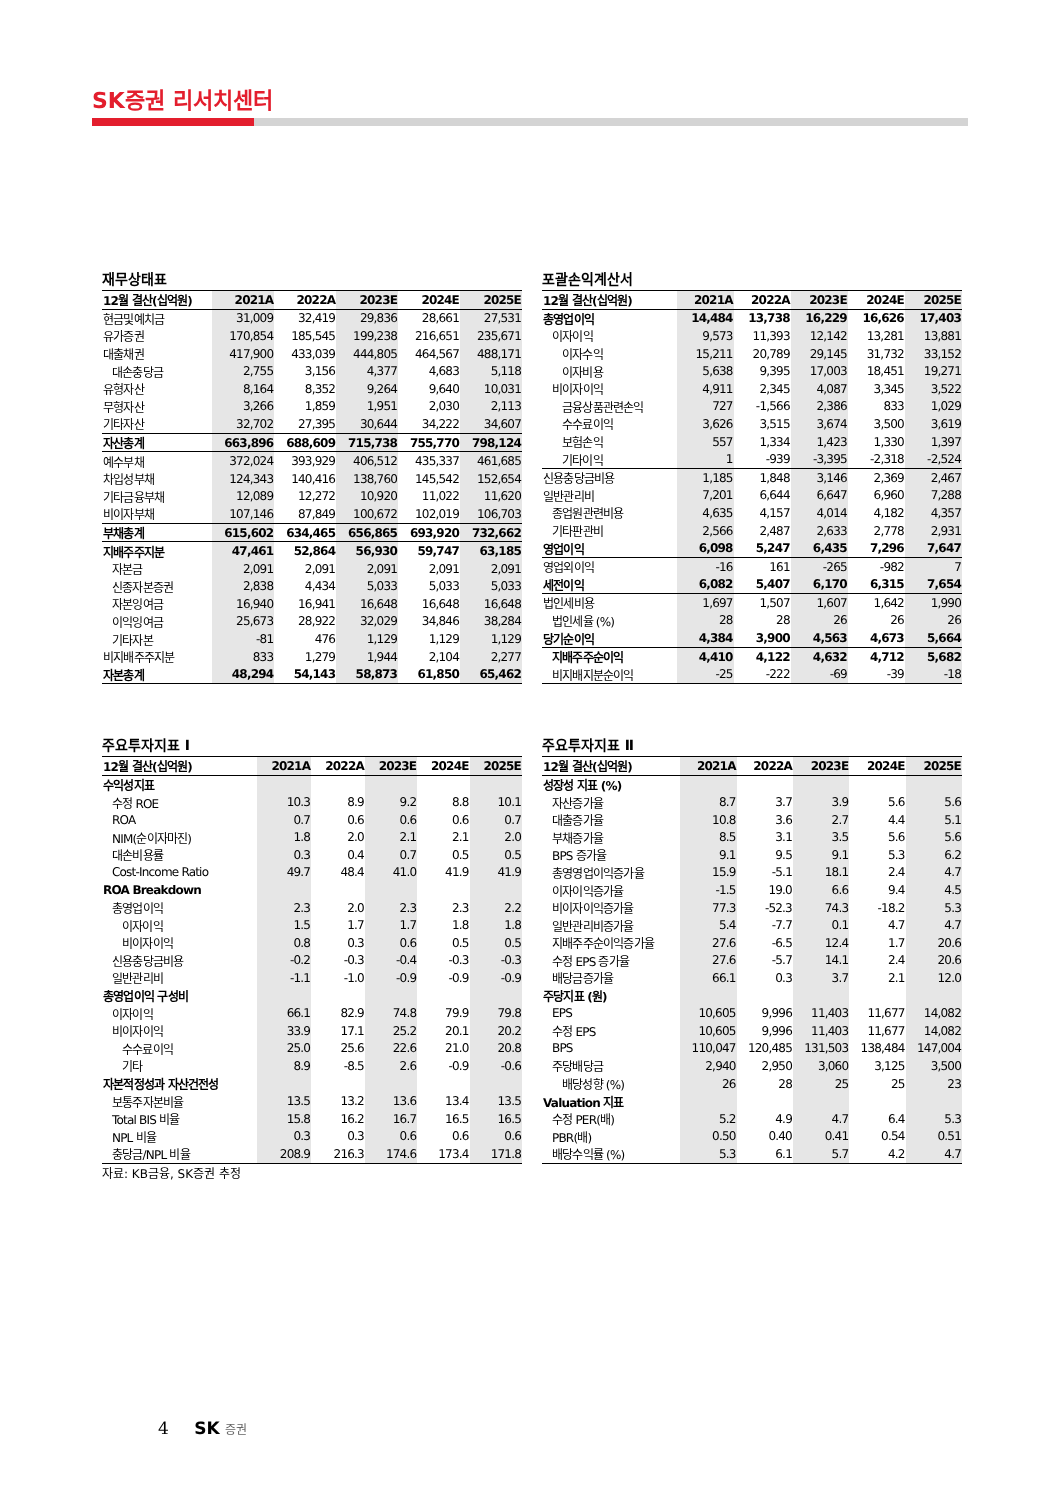SK증권 리서치센터
재무상태표
| 12월 결산(십억원) | 2021A | 2022A | 2023E | 2024E | 2025E |
| --- | --- | --- | --- | --- | --- |
| 현금및예치금 | 31,009 | 32,419 | 29,836 | 28,661 | 27,531 |
| 유가증권 | 170,854 | 185,545 | 199,238 | 216,651 | 235,671 |
| 대출채권 | 417,900 | 433,039 | 444,805 | 464,567 | 488,171 |
| 대손충당금 | 2,755 | 3,156 | 4,377 | 4,683 | 5,118 |
| 유형자산 | 8,164 | 8,352 | 9,264 | 9,640 | 10,031 |
| 무형자산 | 3,266 | 1,859 | 1,951 | 2,030 | 2,113 |
| 기타자산 | 32,702 | 27,395 | 30,644 | 34,222 | 34,607 |
| 자산총계 | 663,896 | 688,609 | 715,738 | 755,770 | 798,124 |
| 예수부채 | 372,024 | 393,929 | 406,512 | 435,337 | 461,685 |
| 차입성부채 | 124,343 | 140,416 | 138,760 | 145,542 | 152,654 |
| 기타금융부채 | 12,089 | 12,272 | 10,920 | 11,022 | 11,620 |
| 비이자부채 | 107,146 | 87,849 | 100,672 | 102,019 | 106,703 |
| 부채총계 | 615,602 | 634,465 | 656,865 | 693,920 | 732,662 |
| 지배주주지분 | 47,461 | 52,864 | 56,930 | 59,747 | 63,185 |
| 자본금 | 2,091 | 2,091 | 2,091 | 2,091 | 2,091 |
| 신종자본증권 | 2,838 | 4,434 | 5,033 | 5,033 | 5,033 |
| 자본잉여금 | 16,940 | 16,941 | 16,648 | 16,648 | 16,648 |
| 이익잉여금 | 25,673 | 28,922 | 32,029 | 34,846 | 38,284 |
| 기타자본 | -81 | 476 | 1,129 | 1,129 | 1,129 |
| 비지배주주지분 | 833 | 1,279 | 1,944 | 2,104 | 2,277 |
| 자본총계 | 48,294 | 54,143 | 58,873 | 61,850 | 65,462 |
포괄손익계산서
| 12월 결산(십억원) | 2021A | 2022A | 2023E | 2024E | 2025E |
| --- | --- | --- | --- | --- | --- |
| 총영업이익 | 14,484 | 13,738 | 16,229 | 16,626 | 17,403 |
| 이자이익 | 9,573 | 11,393 | 12,142 | 13,281 | 13,881 |
| 이자수익 | 15,211 | 20,789 | 29,145 | 31,732 | 33,152 |
| 이자비용 | 5,638 | 9,395 | 17,003 | 18,451 | 19,271 |
| 비이자이익 | 4,911 | 2,345 | 4,087 | 3,345 | 3,522 |
| 금융상품관련손익 | 727 | -1,566 | 2,386 | 833 | 1,029 |
| 수수료이익 | 3,626 | 3,515 | 3,674 | 3,500 | 3,619 |
| 보험손익 | 557 | 1,334 | 1,423 | 1,330 | 1,397 |
| 기타이익 | 1 | -939 | -3,395 | -2,318 | -2,524 |
| 신용충당금비용 | 1,185 | 1,848 | 3,146 | 2,369 | 2,467 |
| 일반관리비 | 7,201 | 6,644 | 6,647 | 6,960 | 7,288 |
| 종업원관련비용 | 4,635 | 4,157 | 4,014 | 4,182 | 4,357 |
| 기타판관비 | 2,566 | 2,487 | 2,633 | 2,778 | 2,931 |
| 영업이익 | 6,098 | 5,247 | 6,435 | 7,296 | 7,647 |
| 영업외이익 | -16 | 161 | -265 | -982 | 7 |
| 세전이익 | 6,082 | 5,407 | 6,170 | 6,315 | 7,654 |
| 법인세비용 | 1,697 | 1,507 | 1,607 | 1,642 | 1,990 |
| 법인세율 (%) | 28 | 28 | 26 | 26 | 26 |
| 당기순이익 | 4,384 | 3,900 | 4,563 | 4,673 | 5,664 |
| 지배주주순이익 | 4,410 | 4,122 | 4,632 | 4,712 | 5,682 |
| 비지배지분순이익 | -25 | -222 | -69 | -39 | -18 |
주요투자지표 Ⅰ
| 12월 결산(십억원) | 2021A | 2022A | 2023E | 2024E | 2025E |
| --- | --- | --- | --- | --- | --- |
| 수익성지표 | | | | | |
| 수정 ROE | 10.3 | 8.9 | 9.2 | 8.8 | 10.1 |
| ROA | 0.7 | 0.6 | 0.6 | 0.6 | 0.7 |
| NIM(순이자마진) | 1.8 | 2.0 | 2.1 | 2.1 | 2.0 |
| 대손비용률 | 0.3 | 0.4 | 0.7 | 0.5 | 0.5 |
| Cost-Income Ratio | 49.7 | 48.4 | 41.0 | 41.9 | 41.9 |
| ROA Breakdown | | | | | |
| 총영업이익 | 2.3 | 2.0 | 2.3 | 2.3 | 2.2 |
| 이자이익 | 1.5 | 1.7 | 1.7 | 1.8 | 1.8 |
| 비이자이익 | 0.8 | 0.3 | 0.6 | 0.5 | 0.5 |
| 신용충당금비용 | -0.2 | -0.3 | -0.4 | -0.3 | -0.3 |
| 일반관리비 | -1.1 | -1.0 | -0.9 | -0.9 | -0.9 |
| 총영업이익 구성비 | | | | | |
| 이자이익 | 66.1 | 82.9 | 74.8 | 79.9 | 79.8 |
| 비이자이익 | 33.9 | 17.1 | 25.2 | 20.1 | 20.2 |
| 수수료이익 | 25.0 | 25.6 | 22.6 | 21.0 | 20.8 |
| 기타 | 8.9 | -8.5 | 2.6 | -0.9 | -0.6 |
| 자본적정성과 자산건전성 | | | | | |
| 보통주자본비율 | 13.5 | 13.2 | 13.6 | 13.4 | 13.5 |
| Total BIS 비율 | 15.8 | 16.2 | 16.7 | 16.5 | 16.5 |
| NPL 비율 | 0.3 | 0.3 | 0.6 | 0.6 | 0.6 |
| 충당금/NPL 비율 | 208.9 | 216.3 | 174.6 | 173.4 | 171.8 |
자료: KB금융, SK증권 추정
주요투자지표 Ⅱ
| 12월 결산(십억원) | 2021A | 2022A | 2023E | 2024E | 2025E |
| --- | --- | --- | --- | --- | --- |
| 성장성 지표 (%) | | | | | |
| 자산증가율 | 8.7 | 3.7 | 3.9 | 5.6 | 5.6 |
| 대출증가율 | 10.8 | 3.6 | 2.7 | 4.4 | 5.1 |
| 부채증가율 | 8.5 | 3.1 | 3.5 | 5.6 | 5.6 |
| BPS 증가율 | 9.1 | 9.5 | 9.1 | 5.3 | 6.2 |
| 총영영업이익증가율 | 15.9 | -5.1 | 18.1 | 2.4 | 4.7 |
| 이자이익증가율 | -1.5 | 19.0 | 6.6 | 9.4 | 4.5 |
| 비이자이익증가율 | 77.3 | -52.3 | 74.3 | -18.2 | 5.3 |
| 일반관리비증가율 | 5.4 | -7.7 | 0.1 | 4.7 | 4.7 |
| 지배주주순이익증가율 | 27.6 | -6.5 | 12.4 | 1.7 | 20.6 |
| 수정 EPS 증가율 | 27.6 | -5.7 | 14.1 | 2.4 | 20.6 |
| 배당금증가율 | 66.1 | 0.3 | 3.7 | 2.1 | 12.0 |
| 주당지표 (원) | | | | | |
| EPS | 10,605 | 9,996 | 11,403 | 11,677 | 14,082 |
| 수정 EPS | 10,605 | 9,996 | 11,403 | 11,677 | 14,082 |
| BPS | 110,047 | 120,485 | 131,503 | 138,484 | 147,004 |
| 주당배당금 | 2,940 | 2,950 | 3,060 | 3,125 | 3,500 |
| 배당성향 (%) | 26 | 28 | 25 | 25 | 23 |
| Valuation 지표 | | | | | |
| 수정 PER(배) | 5.2 | 4.9 | 4.7 | 6.4 | 5.3 |
| PBR(배) | 0.50 | 0.40 | 0.41 | 0.54 | 0.51 |
| 배당수익률 (%) | 5.3 | 6.1 | 5.7 | 4.2 | 4.7 |
4 SK 증권